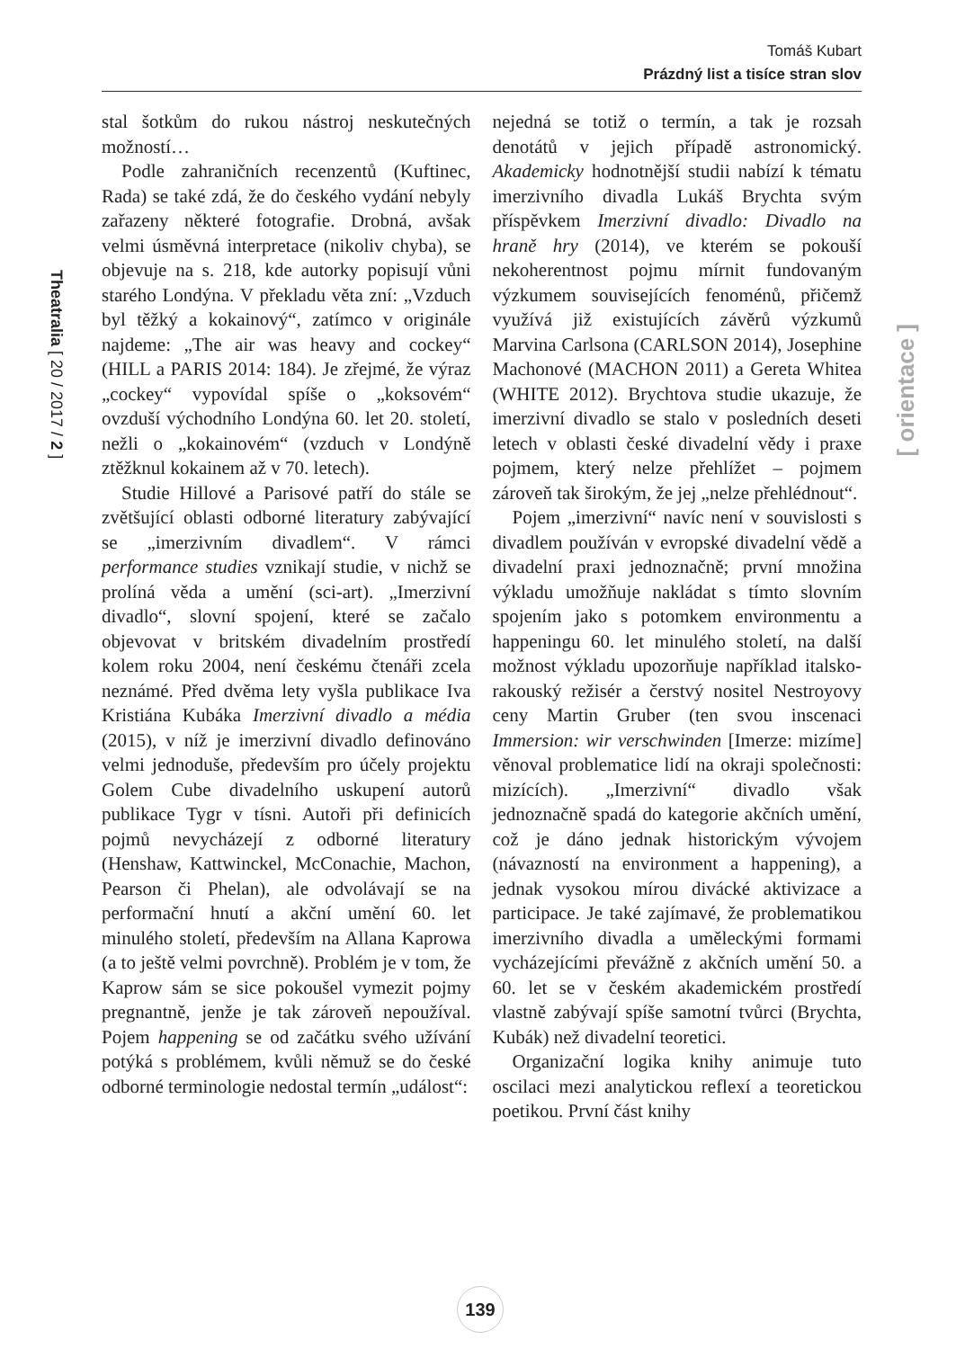Tomáš Kubart
Prázdný list a tisíce stran slov
Theatralia [ 20 / 2017 / 2 ]
[ orientace ]
stal šotkům do rukou nástroj neskutečných možností…
Podle zahraničních recenzentů (Kuftinec, Rada) se také zdá, že do českého vydání nebyly zařazeny některé fotografie. Drobná, avšak velmi úsměvná interpretace (nikoliv chyba), se objevuje na s. 218, kde autorky popisují vůni starého Londýna. V překladu věta zní: „Vzduch byl těžký a kokainový“, zatímco v originále najdeme: „The air was heavy and cockey“ (HILL a PARIS 2014: 184). Je zřejmé, že výraz „cockey“ vypovídal spíše o „koksovém“ ovzduší východního Londýna 60. let 20. století, nežli o „kokainovém“ (vzduch v Londýně ztěžknul kokainem až v 70. letech).
Studie Hillové a Parisové patří do stále se zvětšující oblasti odborné literatury zabývající se „imerzivním divadlem“. V rámci performance studies vznikají studie, v nichž se prolíná věda a umění (sci-art). „Imerzivní divadlo“, slovní spojení, které se začalo objevovat v britském divadelním prostředí kolem roku 2004, není českému čtenáři zcela neznámé. Před dvěma lety vyšla publikace Iva Kristiána Kubáka Imerzivní divadlo a média (2015), v níž je imerzivní divadlo definováno velmi jednoduše, především pro účely projektu Golem Cube divadelního uskupení autorů publikace Tygr v tísni. Autoři při definicích pojmů nevycházejí z odborné literatury (Henshaw, Kattwinckel, McConachie, Machon, Pearson či Phelan), ale odvolávají se na performační hnutí a akční umění 60. let minulého století, především na Allana Kaprowa (a to ještě velmi povrchně). Problém je v tom, že Kaprow sám se sice pokoušel vymezit pojmy pregnantně, jenže je tak zároveň nepoužíval. Pojem happening se od začátku svého užívání potýká s problémem, kvůli němuž se do české odborné terminologie nedostal termín „událost“:
nejedná se totiž o termín, a tak je rozsah denotátů v jejich případě astronomický. Akademicky hodnotnější studii nabízí k tématu imerzivního divadla Lukáš Brychta svým příspěvkem Imerzivní divadlo: Divadlo na hraně hry (2014), ve kterém se pokouší nekoherentnost pojmu mírnit fundovaným výzkumem souvisejících fenoménů, přičemž využívá již existujících závěrů výzkumů Marvina Carlsona (CARLSON 2014), Josephine Machonové (MACHON 2011) a Gereta Whitea (WHITE 2012). Brychtova studie ukazuje, že imerzivní divadlo se stalo v posledních deseti letech v oblasti české divadelní vědy i praxe pojmem, který nelze přehlížet – pojmem zároveň tak širokým, že jej „nelze přehlédnout“.
Pojem „imerzivní“ navíc není v souvislosti s divadlem používán v evropské divadelní vědě a divadelní praxi jednoznačně; první množina výkladu umožňuje nakládat s tímto slovním spojením jako s potomkem environmentu a happeningu 60. let minulého století, na další možnost výkladu upozorňuje například italsko-rakouský režisér a čerstvý nositel Nestroyovy ceny Martin Gruber (ten svou inscenaci Immersion: wir verschwinden [Imerze: mizíme] věnoval problematice lidí na okraji společnosti: mizících). „Imerzivní“ divadlo však jednoznačně spadá do kategorie akčních umění, což je dáno jednak historickým vývojem (návazností na environment a happening), a jednak vysokou mírou divácké aktivizace a participace. Je také zajímavé, že problematikou imerzivního divadla a uměleckými formami vycházejícími převážně z akčních umění 50. a 60. let se v českém akademickém prostředí vlastně zabývají spíše samotní tvůrci (Brychta, Kubák) než divadelní teoretici.
Organizační logika knihy animuje tuto oscilaci mezi analytickou reflexí a teoretickou poetikou. První část knihy
139